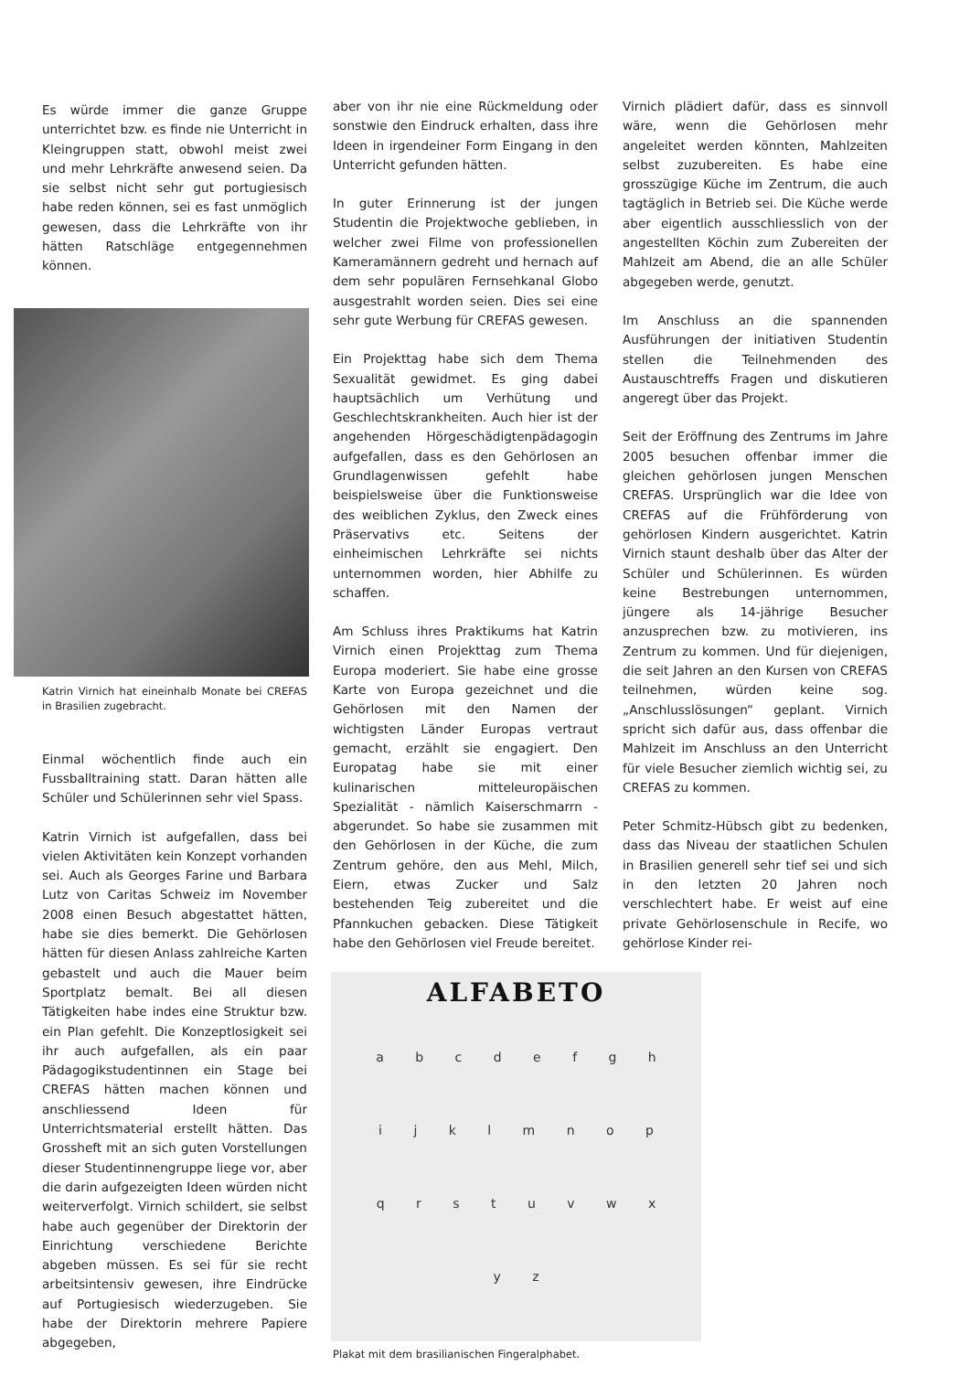Es würde immer die ganze Gruppe unterrichtet bzw. es finde nie Unterricht in Kleingruppen statt, obwohl meist zwei und mehr Lehrkräfte anwesend seien. Da sie selbst nicht sehr gut portugiesisch habe reden können, sei es fast unmöglich gewesen, dass die Lehrkräfte von ihr hätten Ratschläge entgegennehmen können.
Katrin Virnich hat eineinhalb Monate bei CREFAS in Brasilien zugebracht.
Einmal wöchentlich finde auch ein Fussballtraining statt. Daran hätten alle Schüler und Schülerinnen sehr viel Spass.
Katrin Virnich ist aufgefallen, dass bei vielen Aktivitäten kein Konzept vorhanden sei. Auch als Georges Farine und Barbara Lutz von Caritas Schweiz im November 2008 einen Besuch abgestattet hätten, habe sie dies bemerkt. Die Gehörlosen hätten für diesen Anlass zahlreiche Karten gebastelt und auch die Mauer beim Sportplatz bemalt. Bei all diesen Tätigkeiten habe indes eine Struktur bzw. ein Plan gefehlt. Die Konzeptlosigkeit sei ihr auch aufgefallen, als ein paar Pädagogikstudentinnen ein Stage bei CREFAS hätten machen können und anschliessend Ideen für Unterrichtsmaterial erstellt hätten. Das Grossheft mit an sich guten Vorstellungen dieser Studentinnengruppe liege vor, aber die darin aufgezeigten Ideen würden nicht weiterverfolgt. Virnich schildert, sie selbst habe auch gegenüber der Direktorin der Einrichtung verschiedene Berichte abgeben müssen. Es sei für sie recht arbeitsintensiv gewesen, ihre Eindrücke auf Portugiesisch wiederzugeben. Sie habe der Direktorin mehrere Papiere abgegeben,
aber von ihr nie eine Rückmeldung oder sonstwie den Eindruck erhalten, dass ihre Ideen in irgendeiner Form Eingang in den Unterricht gefunden hätten.
In guter Erinnerung ist der jungen Studentin die Projektwoche geblieben, in welcher zwei Filme von professionellen Kameramännern gedreht und hernach auf dem sehr populären Fernsehkanal Globo ausgestrahlt worden seien. Dies sei eine sehr gute Werbung für CREFAS gewesen.
Ein Projekttag habe sich dem Thema Sexualität gewidmet. Es ging dabei hauptsächlich um Verhütung und Geschlechtskrankheiten. Auch hier ist der angehenden Hörgeschädigtenpädagogin aufgefallen, dass es den Gehörlosen an Grundlagenwissen gefehlt habe beispielsweise über die Funktionsweise des weiblichen Zyklus, den Zweck eines Präservativs etc. Seitens der einheimischen Lehrkräfte sei nichts unternommen worden, hier Abhilfe zu schaffen.
Am Schluss ihres Praktikums hat Katrin Virnich einen Projekttag zum Thema Europa moderiert. Sie habe eine grosse Karte von Europa gezeichnet und die Gehörlosen mit den Namen der wichtigsten Länder Europas vertraut gemacht, erzählt sie engagiert. Den Europatag habe sie mit einer kulinarischen mitteleuropäischen Spezialität - nämlich Kaiserschmarrn - abgerundet. So habe sie zusammen mit den Gehörlosen in der Küche, die zum Zentrum gehöre, den aus Mehl, Milch, Eiern, etwas Zucker und Salz bestehenden Teig zubereitet und die Pfannkuchen gebacken. Diese Tätigkeit habe den Gehörlosen viel Freude bereitet.
ALFABETO
a b c d e f g h i j k l m n o p q r s t u v w x y z
Plakat mit dem brasilianischen Fingeralphabet.
Virnich plädiert dafür, dass es sinnvoll wäre, wenn die Gehörlosen mehr angeleitet werden könnten, Mahlzeiten selbst zuzubereiten. Es habe eine grosszügige Küche im Zentrum, die auch tagtäglich in Betrieb sei. Die Küche werde aber eigentlich ausschliesslich von der angestellten Köchin zum Zubereiten der Mahlzeit am Abend, die an alle Schüler abgegeben werde, genutzt.
Im Anschluss an die spannenden Ausführungen der initiativen Studentin stellen die Teilnehmenden des Austauschtreffs Fragen und diskutieren angeregt über das Projekt.
Seit der Eröffnung des Zentrums im Jahre 2005 besuchen offenbar immer die gleichen gehörlosen jungen Menschen CREFAS. Ursprünglich war die Idee von CREFAS auf die Frühförderung von gehörlosen Kindern ausgerichtet. Katrin Virnich staunt deshalb über das Alter der Schüler und Schülerinnen. Es würden keine Bestrebungen unternommen, jüngere als 14-jährige Besucher anzusprechen bzw. zu motivieren, ins Zentrum zu kommen. Und für diejenigen, die seit Jahren an den Kursen von CREFAS teilnehmen, würden keine sog. „Anschlusslösungen“ geplant. Virnich spricht sich dafür aus, dass offenbar die Mahlzeit im Anschluss an den Unterricht für viele Besucher ziemlich wichtig sei, zu CREFAS zu kommen.
Peter Schmitz-Hübsch gibt zu bedenken, dass das Niveau der staatlichen Schulen in Brasilien generell sehr tief sei und sich in den letzten 20 Jahren noch verschlechtert habe. Er weist auf eine private Gehörlosenschule in Recife, wo gehörlose Kinder rei-